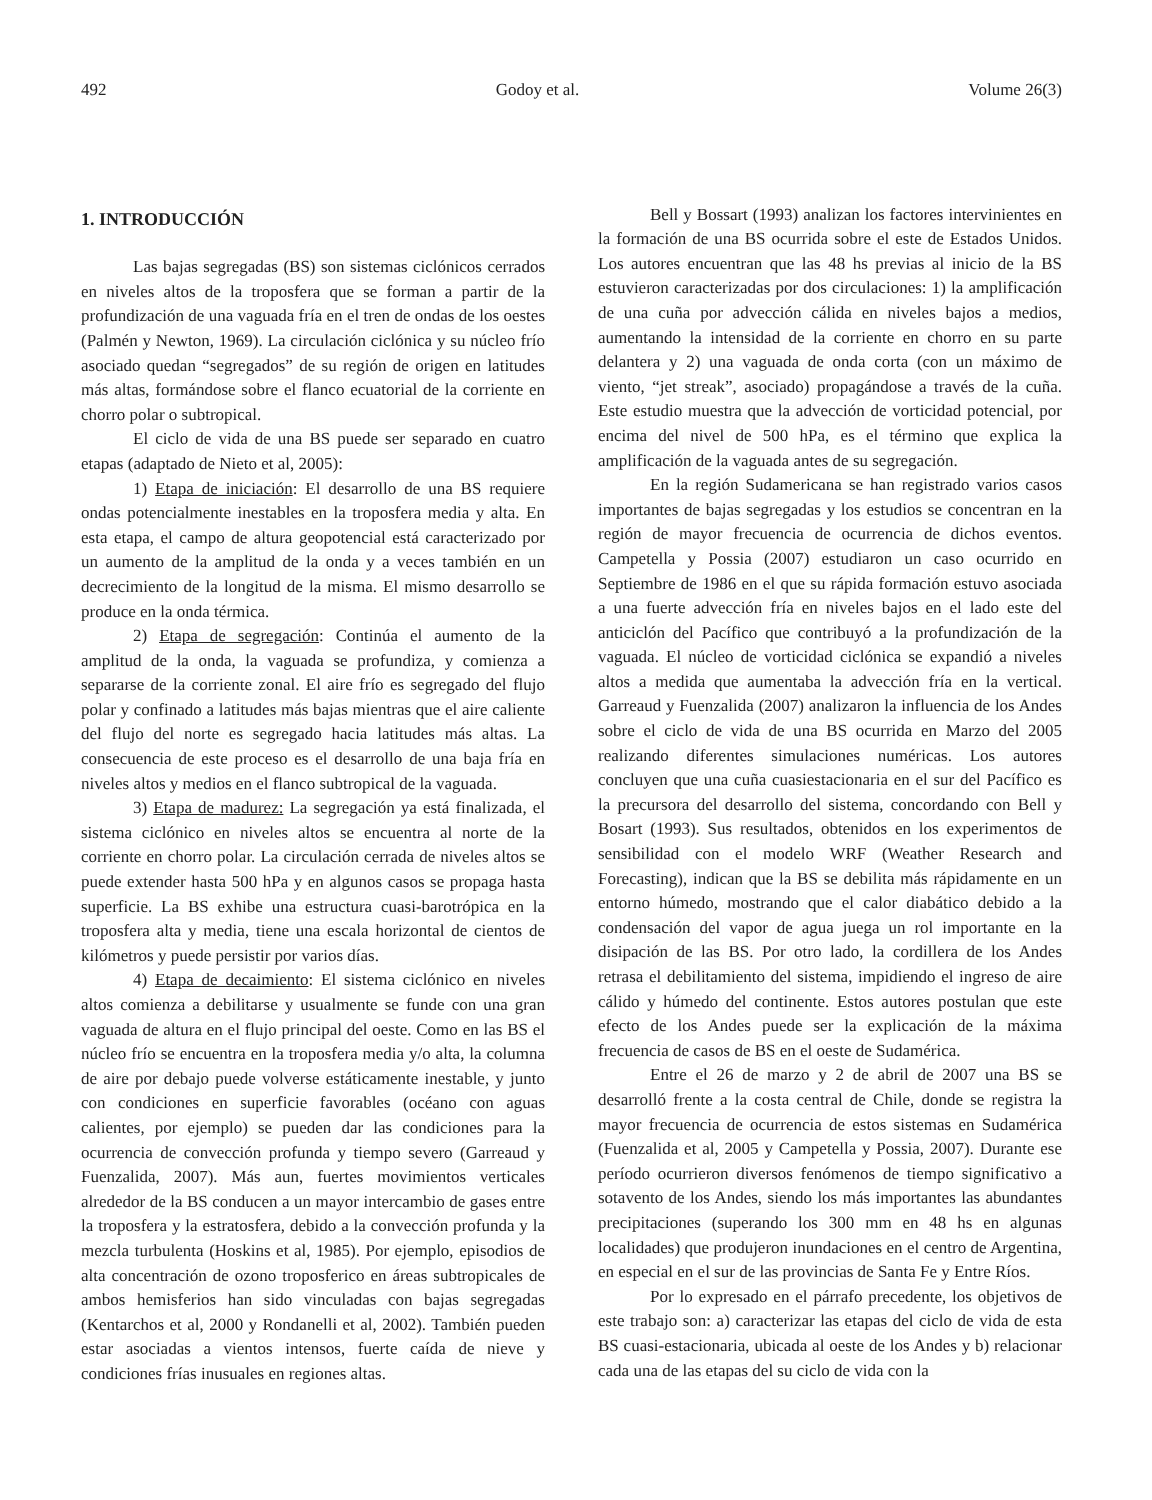492 Godoy et al. Volume 26(3)
1. INTRODUCCIÓN
Las bajas segregadas (BS) son sistemas ciclónicos cerrados en niveles altos de la troposfera que se forman a partir de la profundización de una vaguada fría en el tren de ondas de los oestes (Palmén y Newton, 1969). La circulación ciclónica y su núcleo frío asociado quedan “segregados” de su región de origen en latitudes más altas, formándose sobre el flanco ecuatorial de la corriente en chorro polar o subtropical.
El ciclo de vida de una BS puede ser separado en cuatro etapas (adaptado de Nieto et al, 2005):
1) Etapa de iniciación: El desarrollo de una BS requiere ondas potencialmente inestables en la troposfera media y alta. En esta etapa, el campo de altura geopotencial está caracterizado por un aumento de la amplitud de la onda y a veces también en un decrecimiento de la longitud de la misma. El mismo desarrollo se produce en la onda térmica.
2) Etapa de segregación: Continúa el aumento de la amplitud de la onda, la vaguada se profundiza, y comienza a separarse de la corriente zonal. El aire frío es segregado del flujo polar y confinado a latitudes más bajas mientras que el aire caliente del flujo del norte es segregado hacia latitudes más altas. La consecuencia de este proceso es el desarrollo de una baja fría en niveles altos y medios en el flanco subtropical de la vaguada.
3) Etapa de madurez: La segregación ya está finalizada, el sistema ciclónico en niveles altos se encuentra al norte de la corriente en chorro polar. La circulación cerrada de niveles altos se puede extender hasta 500 hPa y en algunos casos se propaga hasta superficie. La BS exhibe una estructura cuasi-barotrópica en la troposfera alta y media, tiene una escala horizontal de cientos de kilómetros y puede persistir por varios días.
4) Etapa de decaimiento: El sistema ciclónico en niveles altos comienza a debilitarse y usualmente se funde con una gran vaguada de altura en el flujo principal del oeste. Como en las BS el núcleo frío se encuentra en la troposfera media y/o alta, la columna de aire por debajo puede volverse estáticamente inestable, y junto con condiciones en superficie favorables (océano con aguas calientes, por ejemplo) se pueden dar las condiciones para la ocurrencia de convección profunda y tiempo severo (Garreaud y Fuenzalida, 2007). Más aun, fuertes movimientos verticales alrededor de la BS conducen a un mayor intercambio de gases entre la troposfera y la estratosfera, debido a la convección profunda y la mezcla turbulenta (Hoskins et al, 1985). Por ejemplo, episodios de alta concentración de ozono troposferico en áreas subtropicales de ambos hemisferios han sido vinculadas con bajas segregadas (Kentarchos et al, 2000 y Rondanelli et al, 2002). También pueden estar asociadas a vientos intensos, fuerte caída de nieve y condiciones frías inusuales en regiones altas.
Bell y Bossart (1993) analizan los factores intervinientes en la formación de una BS ocurrida sobre el este de Estados Unidos. Los autores encuentran que las 48 hs previas al inicio de la BS estuvieron caracterizadas por dos circulaciones: 1) la amplificación de una cuña por advección cálida en niveles bajos a medios, aumentando la intensidad de la corriente en chorro en su parte delantera y 2) una vaguada de onda corta (con un máximo de viento, “jet streak”, asociado) propagándose a través de la cuña. Este estudio muestra que la advección de vorticidad potencial, por encima del nivel de 500 hPa, es el término que explica la amplificación de la vaguada antes de su segregación.
En la región Sudamericana se han registrado varios casos importantes de bajas segregadas y los estudios se concentran en la región de mayor frecuencia de ocurrencia de dichos eventos. Campetella y Possia (2007) estudiaron un caso ocurrido en Septiembre de 1986 en el que su rápida formación estuvo asociada a una fuerte advección fría en niveles bajos en el lado este del anticiclón del Pacífico que contribuyó a la profundización de la vaguada. El núcleo de vorticidad ciclónica se expandió a niveles altos a medida que aumentaba la advección fría en la vertical. Garreaud y Fuenzalida (2007) analizaron la influencia de los Andes sobre el ciclo de vida de una BS ocurrida en Marzo del 2005 realizando diferentes simulaciones numéricas. Los autores concluyen que una cuña cuasiestacionaria en el sur del Pacífico es la precursora del desarrollo del sistema, concordando con Bell y Bosart (1993). Sus resultados, obtenidos en los experimentos de sensibilidad con el modelo WRF (Weather Research and Forecasting), indican que la BS se debilita más rápidamente en un entorno húmedo, mostrando que el calor diabático debido a la condensación del vapor de agua juega un rol importante en la disipación de las BS. Por otro lado, la cordillera de los Andes retrasa el debilitamiento del sistema, impidiendo el ingreso de aire cálido y húmedo del continente. Estos autores postulan que este efecto de los Andes puede ser la explicación de la máxima frecuencia de casos de BS en el oeste de Sudamérica.
Entre el 26 de marzo y 2 de abril de 2007 una BS se desarrolló frente a la costa central de Chile, donde se registra la mayor frecuencia de ocurrencia de estos sistemas en Sudamérica (Fuenzalida et al, 2005 y Campetella y Possia, 2007). Durante ese período ocurrieron diversos fenómenos de tiempo significativo a sotavento de los Andes, siendo los más importantes las abundantes precipitaciones (superando los 300 mm en 48 hs en algunas localidades) que produjeron inundaciones en el centro de Argentina, en especial en el sur de las provincias de Santa Fe y Entre Ríos.
Por lo expresado en el párrafo precedente, los objetivos de este trabajo son: a) caracterizar las etapas del ciclo de vida de esta BS cuasi-estacionaria, ubicada al oeste de los Andes y b) relacionar cada una de las etapas del su ciclo de vida con la